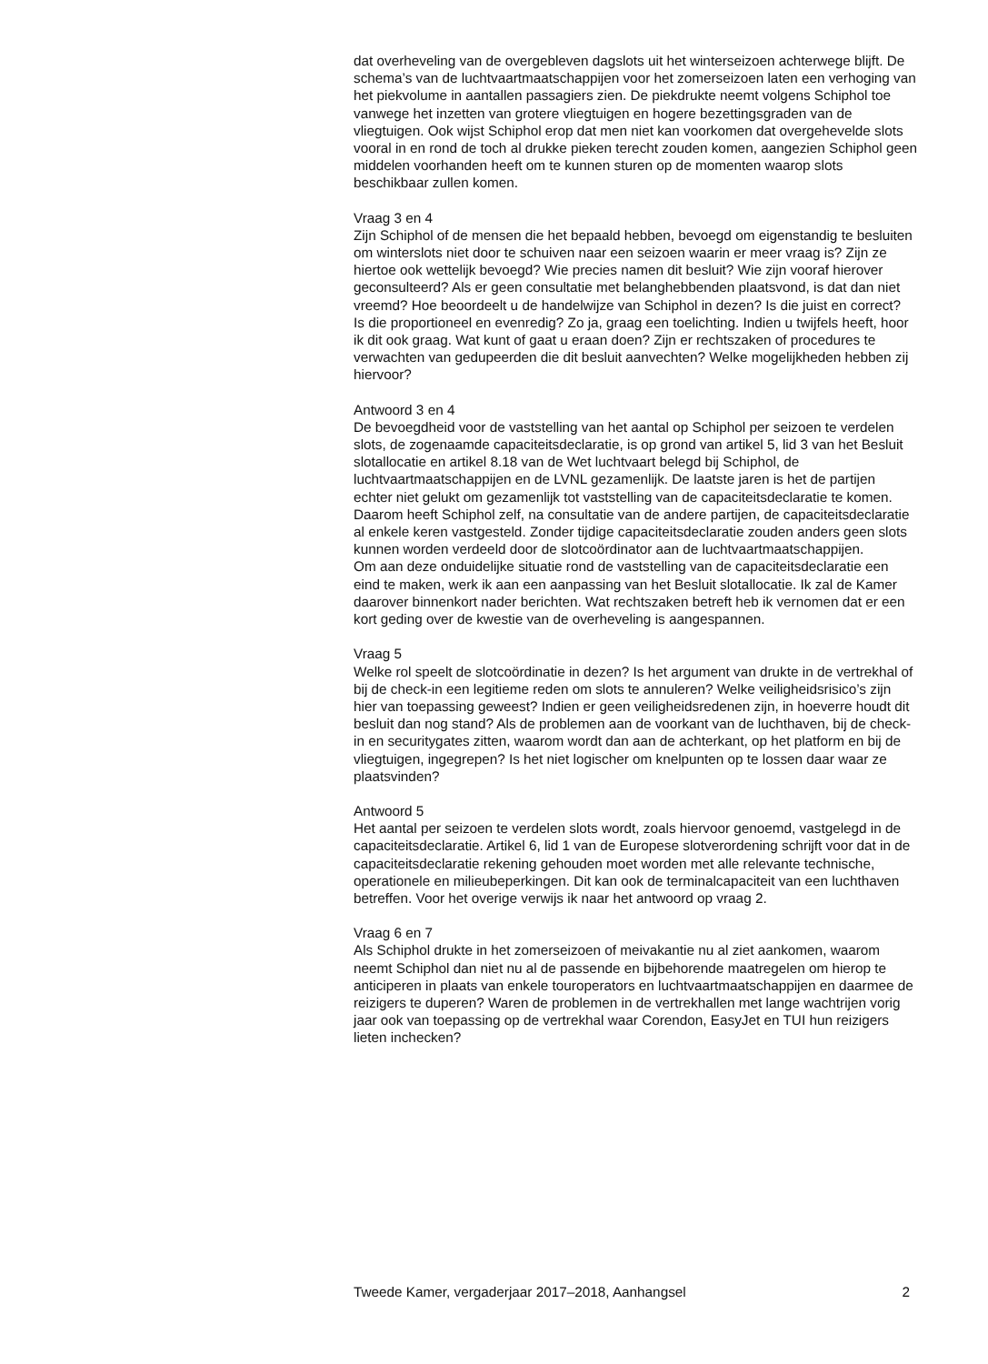dat overheveling van de overgebleven dagslots uit het winterseizoen achterwege blijft. De schema’s van de luchtvaartmaatschappijen voor het zomerseizoen laten een verhoging van het piekvolume in aantallen passagiers zien. De piekdrukte neemt volgens Schiphol toe vanwege het inzetten van grotere vliegtuigen en hogere bezettingsgraden van de vliegtuigen. Ook wijst Schiphol erop dat men niet kan voorkomen dat overgehevelde slots vooral in en rond de toch al drukke pieken terecht zouden komen, aangezien Schiphol geen middelen voorhanden heeft om te kunnen sturen op de momenten waarop slots beschikbaar zullen komen.
Vraag 3 en 4
Zijn Schiphol of de mensen die het bepaald hebben, bevoegd om eigenstandig te besluiten om winterslots niet door te schuiven naar een seizoen waarin er meer vraag is? Zijn ze hiertoe ook wettelijk bevoegd? Wie precies namen dit besluit? Wie zijn vooraf hierover geconsulteerd? Als er geen consultatie met belanghebbenden plaatsvond, is dat dan niet vreemd? Hoe beoordeelt u de handelwijze van Schiphol in dezen? Is die juist en correct?
Is die proportioneel en evenredig? Zo ja, graag een toelichting. Indien u twijfels heeft, hoor ik dit ook graag. Wat kunt of gaat u eraan doen? Zijn er rechtszaken of procedures te verwachten van gedupeerden die dit besluit aanvechten? Welke mogelijkheden hebben zij hiervoor?
Antwoord 3 en 4
De bevoegdheid voor de vaststelling van het aantal op Schiphol per seizoen te verdelen slots, de zogenaamde capaciteitsdeclaratie, is op grond van artikel 5, lid 3 van het Besluit slotallocatie en artikel 8.18 van de Wet luchtvaart belegd bij Schiphol, de luchtvaartmaatschappijen en de LVNL gezamenlijk. De laatste jaren is het de partijen echter niet gelukt om gezamenlijk tot vaststelling van de capaciteitsdeclaratie te komen. Daarom heeft Schiphol zelf, na consultatie van de andere partijen, de capaciteitsdeclaratie al enkele keren vastgesteld. Zonder tijdige capaciteitsdeclaratie zouden anders geen slots kunnen worden verdeeld door de slotcoördinator aan de luchtvaartmaatschappijen.
Om aan deze onduidelijke situatie rond de vaststelling van de capaciteitsdeclaratie een eind te maken, werk ik aan een aanpassing van het Besluit slotallocatie. Ik zal de Kamer daarover binnenkort nader berichten. Wat rechtszaken betreft heb ik vernomen dat er een kort geding over de kwestie van de overheveling is aangespannen.
Vraag 5
Welke rol speelt de slotcoördinatie in dezen? Is het argument van drukte in de vertrekhal of bij de check-in een legitieme reden om slots te annuleren? Welke veiligheidsrisico’s zijn hier van toepassing geweest? Indien er geen veiligheidsredenen zijn, in hoeverre houdt dit besluit dan nog stand? Als de problemen aan de voorkant van de luchthaven, bij de check-in en securitygates zitten, waarom wordt dan aan de achterkant, op het platform en bij de vliegtuigen, ingegrepen? Is het niet logischer om knelpunten op te lossen daar waar ze plaatsvinden?
Antwoord 5
Het aantal per seizoen te verdelen slots wordt, zoals hiervoor genoemd, vastgelegd in de capaciteitsdeclaratie. Artikel 6, lid 1 van de Europese slotverordening schrijft voor dat in de capaciteitsdeclaratie rekening gehouden moet worden met alle relevante technische, operationele en milieubeperkingen. Dit kan ook de terminalcapaciteit van een luchthaven betreffen. Voor het overige verwijs ik naar het antwoord op vraag 2.
Vraag 6 en 7
Als Schiphol drukte in het zomerseizoen of meivakantie nu al ziet aankomen, waarom neemt Schiphol dan niet nu al de passende en bijbehorende maatregelen om hierop te anticiperen in plaats van enkele touroperators en luchtvaartmaatschappijen en daarmee de reizigers te duperen? Waren de problemen in de vertrekhallen met lange wachtrijen vorig jaar ook van toepassing op de vertrekhal waar Corendon, EasyJet en TUI hun reizigers lieten inchecken?
Tweede Kamer, vergaderjaar 2017–2018, Aanhangsel 2